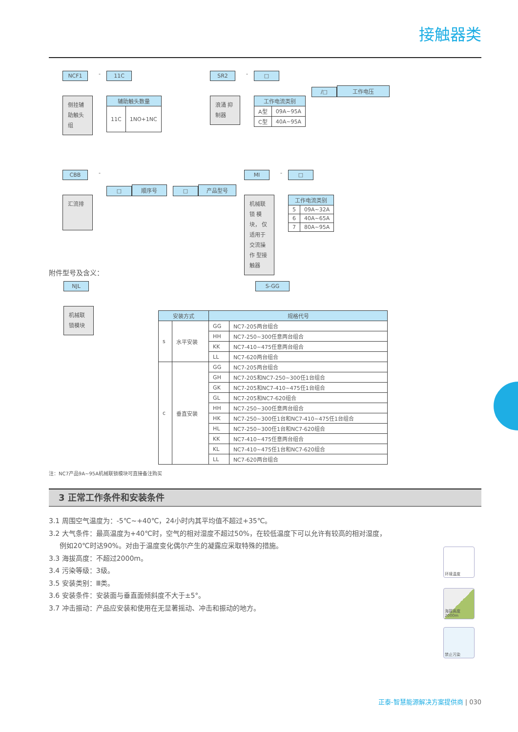接触器类
NCF1
侧挂辅 助触头 组
-
11C
| 辅助触头数量 | |
| --- | --- |
| 11C | 1NO+1NC |
SR2
浪涌 抑制器
-
□
| 工作电流类别 | |
| --- | --- |
| A型 | 09A~95A |
| C型 | 40A~95A |
/□
工作电压
CBB
汇流排
-
□
顺序号
□
产品型号
MI
机械联锁 模块， 仅适用于 交流操作 型接触器
-
□
| 工作电流类别 | |
| --- | --- |
| 5 | 09A~32A |
| 6 | 40A~65A |
| 7 | 80A~95A |
附件型号及含义：
NJL
机械联 锁模块
S-GG
| 安装方式 | | 规格代号 | |
| --- | --- | --- | --- |
| s | 水平安装 | GG | NC7-205两台组合 |
| | | HH | NC7-250~300任意两台组合 |
| | | KK | NC7-410~475任意两台组合 |
| | | LL | NC7-620两台组合 |
| c | 垂直安装 | GG | NC7-205两台组合 |
| | | GH | NC7-205和NC7-250~300任1台组合 |
| | | GK | NC7-205和NC7-410~475任1台组合 |
| | | GL | NC7-205和NC7-620组合 |
| | | HH | NC7-250~300任意两台组合 |
| | | HK | NC7-250~300任1台和NC7-410~475任1台组合 |
| | | HL | NC7-250~300任1台和NC7-620组合 |
| | | KK | NC7-410~475任意两台组合 |
| | | KL | NC7-410~475任1台和NC7-620组合 |
| | | LL | NC7-620两台组合 |
注：NC7产品9A~95A机械联锁模块可直接备注购买
3 正常工作条件和安装条件
3.1 周围空气温度为：-5℃~+40℃，24小时内其平均值不超过+35℃。
3.2 大气条件：最高温度为+40℃时，空气的相对湿度不超过50%，在较低温度下可以允许有较高的相对湿度，
例如20℃时达90%。对由于温度变化偶尔产生的凝露应采取特殊的措施。
3.3 海拔高度：不超过2000m。
3.4 污染等级：3级。
3.5 安装类别：Ⅲ类。
3.6 安装条件：安装面与垂直面倾斜度不大于±5°。
3.7 冲击振动：产品应安装和使用在无显著摇动、冲击和振动的地方。
环境温度
海拔高度 2000m
禁止污染
正泰-智慧能源解决方案提供商 | 030